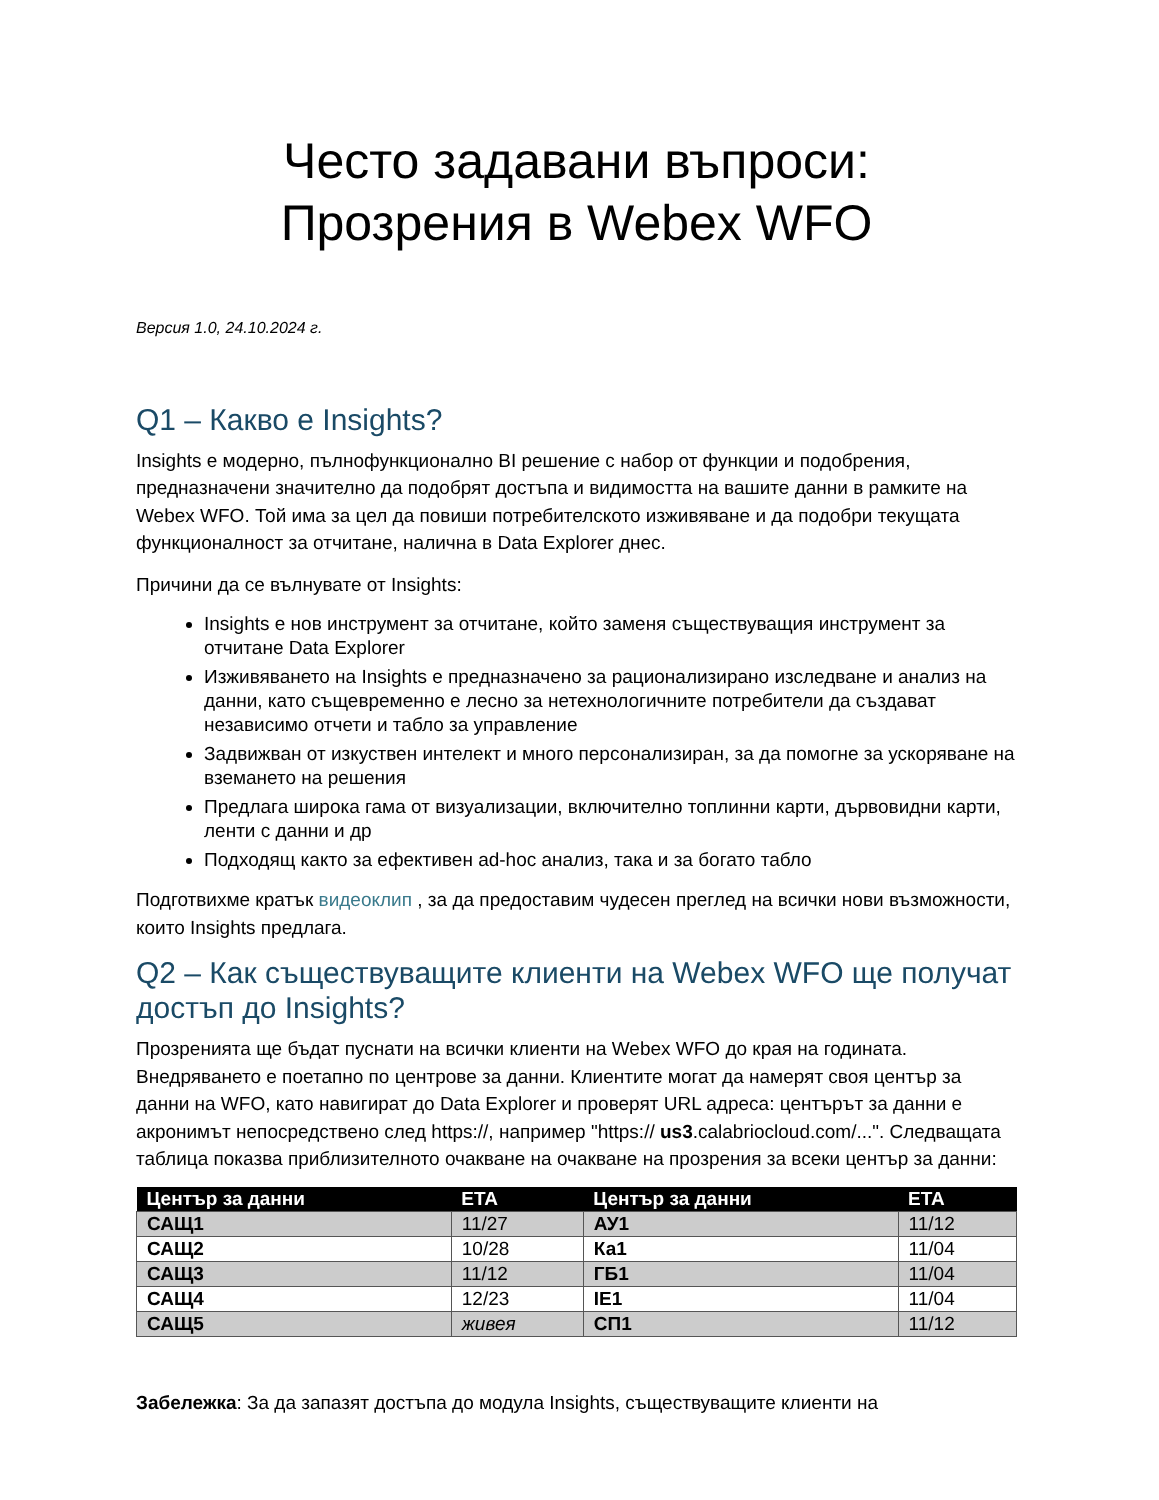Често задавани въпроси:
Прозрения в Webex WFO
Версия 1.0, 24.10.2024 г.
Q1 – Какво е Insights?
Insights е модерно, пълнофункционално BI решение с набор от функции и подобрения, предназначени значително да подобрят достъпа и видимостта на вашите данни в рамките на Webex WFO. Той има за цел да повиши потребителското изживяване и да подобри текущата функционалност за отчитане, налична в Data Explorer днес.
Причини да се вълнувате от Insights:
Insights е нов инструмент за отчитане, който заменя съществуващия инструмент за отчитане Data Explorer
Изживяването на Insights е предназначено за рационализирано изследване и анализ на данни, като същевременно е лесно за нетехнологичните потребители да създават независимо отчети и табло за управление
Задвижван от изкуствен интелект и много персонализиран, за да помогне за ускоряване на вземането на решения
Предлага широка гама от визуализации, включително топлинни карти, дървовидни карти, ленти с данни и др
Подходящ както за ефективен ad-hoc анализ, така и за богато табло
Подготвихме кратък видеоклип , за да предоставим чудесен преглед на всички нови възможности, които Insights предлага.
Q2 – Как съществуващите клиенти на Webex WFO ще получат достъп до Insights?
Прозренията ще бъдат пуснати на всички клиенти на Webex WFO до края на годината. Внедряването е поетапно по центрове за данни. Клиентите могат да намерят своя център за данни на WFO, като навигират до Data Explorer и проверят URL адреса: центърът за данни е акронимът непосредствено след https://, например "https:// us3.calabriocloud.com/...". Следващата таблица показва приблизителното очакване на очакване на прозрения за всеки център за данни:
| Център за данни | ETA | Център за данни | ETA |
| --- | --- | --- | --- |
| САЩ1 | 11/27 | АУ1 | 11/12 |
| САЩ2 | 10/28 | Ка1 | 11/04 |
| САЩ3 | 11/12 | ГБ1 | 11/04 |
| САЩ4 | 12/23 | IE1 | 11/04 |
| САЩ5 | живея | СП1 | 11/12 |
Забележка: За да запазят достъпа до модула Insights, съществуващите клиенти на